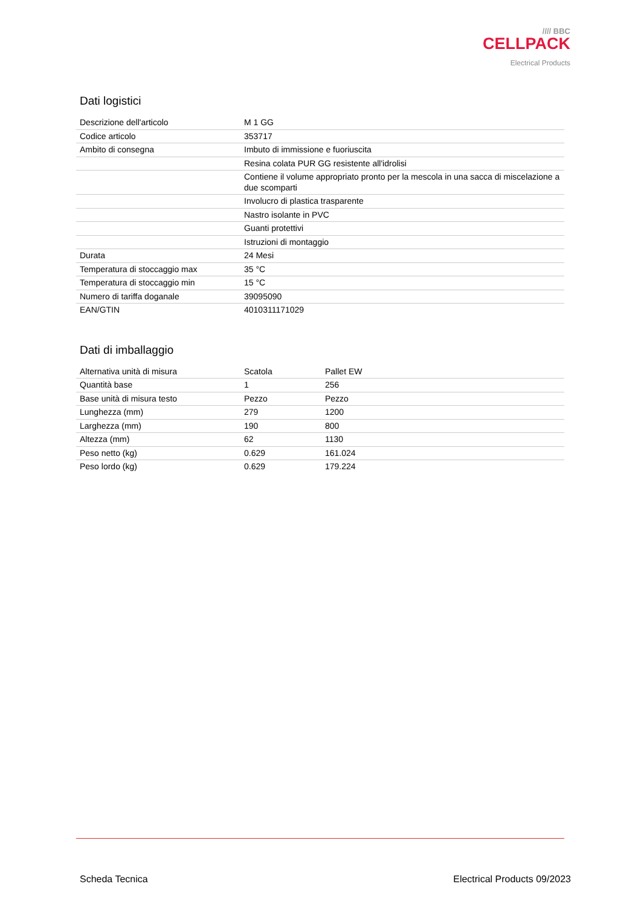//// BBC
CELLPACK
Electrical Products
Dati logistici
| Descrizione dell'articolo | M 1 GG |
| Codice articolo | 353717 |
| Ambito di consegna | Imbuto di immissione e fuoriuscita |
| | Resina colata PUR GG resistente all'idrolisi |
| | Contiene il volume appropriato pronto per la mescola in una sacca di miscelazione a due scomparti |
| | Involucro di plastica trasparente |
| | Nastro isolante in PVC |
| | Guanti protettivi |
| | Istruzioni di montaggio |
| Durata | 24 Mesi |
| Temperatura di stoccaggio max | 35 °C |
| Temperatura di stoccaggio min | 15 °C |
| Numero di tariffa doganale | 39095090 |
| EAN/GTIN | 4010311171029 |
Dati di imballaggio
| Alternativa unità di misura | Scatola | Pallet EW |
| Quantità base | 1 | 256 |
| Base unità di misura testo | Pezzo | Pezzo |
| Lunghezza (mm) | 279 | 1200 |
| Larghezza (mm) | 190 | 800 |
| Altezza (mm) | 62 | 1130 |
| Peso netto (kg) | 0.629 | 161.024 |
| Peso lordo (kg) | 0.629 | 179.224 |
Scheda Tecnica Electrical Products 09/2023